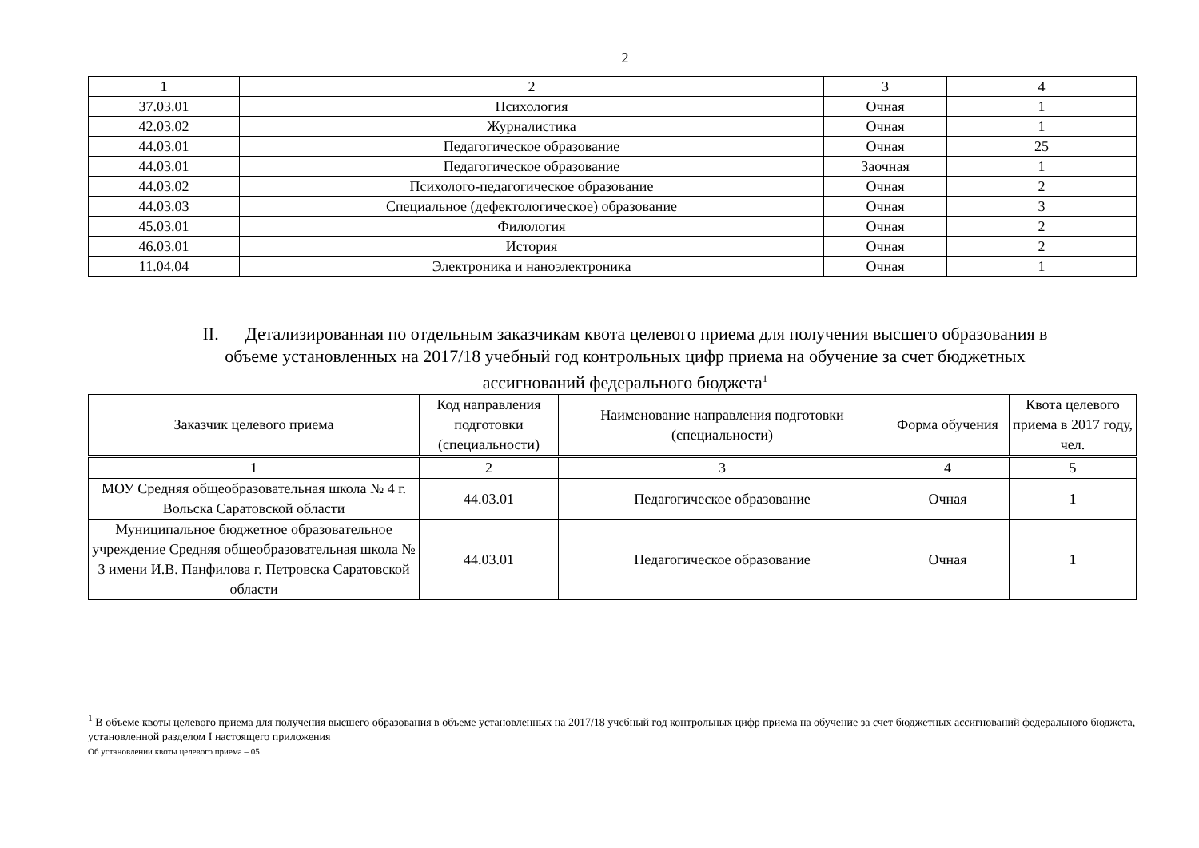2
| 1 | 2 | 3 | 4 |
| 37.03.01 | Психология | Очная | 1 |
| 42.03.02 | Журналистика | Очная | 1 |
| 44.03.01 | Педагогическое образование | Очная | 25 |
| 44.03.01 | Педагогическое образование | Заочная | 1 |
| 44.03.02 | Психолого-педагогическое образование | Очная | 2 |
| 44.03.03 | Специальное (дефектологическое) образование | Очная | 3 |
| 45.03.01 | Филология | Очная | 2 |
| 46.03.01 | История | Очная | 2 |
| 11.04.04 | Электроника и наноэлектроника | Очная | 1 |
II. Детализированная по отдельным заказчикам квота целевого приема для получения высшего образования в
объеме установленных на 2017/18 учебный год контрольных цифр приема на обучение за счет бюджетных
ассигнований федерального бюджета<sup>1</sup>
| Заказчик целевого приема | Код направления подготовки (специальности) | Наименование направления подготовки (специальности) | Форма обучения | Квота целевого приема в 2017 году, чел. |
| --- | --- | --- | --- | --- |
| 1 | 2 | 3 | 4 | 5 |
| МОУ Средняя общеобразовательная школа № 4 г. Вольска Саратовской области | 44.03.01 | Педагогическое образование | Очная | 1 |
| Муниципальное бюджетное образовательное учреждение Средняя общеобразовательная школа № 3 имени И.В. Панфилова г. Петровска Саратовской области | 44.03.01 | Педагогическое образование | Очная | 1 |
<sup>1</sup> В объеме квоты целевого приема для получения высшего образования в объеме установленных на 2017/18 учебный год контрольных цифр приема на обучение за счет бюджетных ассигнований федерального бюджета, установленной разделом I настоящего приложения
Об установлении квоты целевого приема – 05